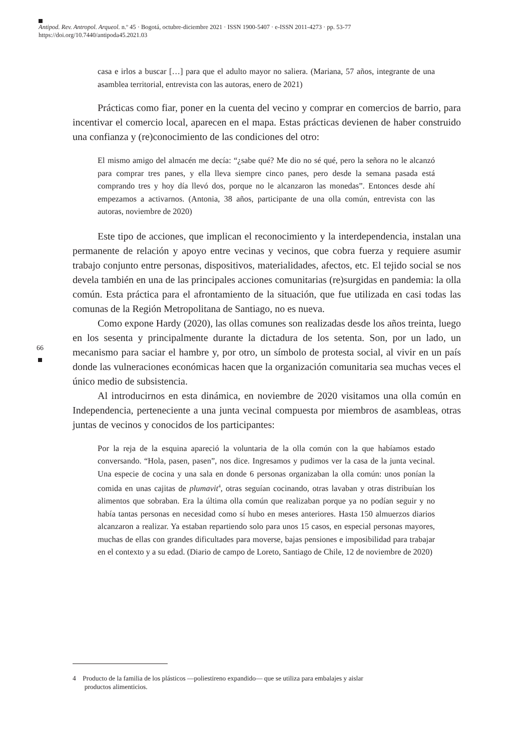Antipod. Rev. Antropol. Arqueol. n.º 45 · Bogotá, octubre-diciembre 2021 · ISSN 1900-5407 · e-ISSN 2011-4273 · pp. 53-77
https://doi.org/10.7440/antipoda45.2021.03
66
casa e irlos a buscar […] para que el adulto mayor no saliera. (Mariana, 57 años, integrante de una asamblea territorial, entrevista con las autoras, enero de 2021)
Prácticas como fiar, poner en la cuenta del vecino y comprar en comercios de barrio, para incentivar el comercio local, aparecen en el mapa. Estas prácticas devienen de haber construido una confianza y (re)conocimiento de las condiciones del otro:
El mismo amigo del almacén me decía: “¿sabe qué? Me dio no sé qué, pero la señora no le alcanzó para comprar tres panes, y ella lleva siempre cinco panes, pero desde la semana pasada está comprando tres y hoy día llevó dos, porque no le alcanzaron las monedas”. Entonces desde ahí empezamos a activarnos. (Antonia, 38 años, participante de una olla común, entrevista con las autoras, noviembre de 2020)
Este tipo de acciones, que implican el reconocimiento y la interdependencia, instalan una permanente de relación y apoyo entre vecinas y vecinos, que cobra fuerza y requiere asumir trabajo conjunto entre personas, dispositivos, materialidades, afectos, etc. El tejido social se nos devela también en una de las principales acciones comunitarias (re)surgidas en pandemia: la olla común. Esta práctica para el afrontamiento de la situación, que fue utilizada en casi todas las comunas de la Región Metropolitana de Santiago, no es nueva.
Como expone Hardy (2020), las ollas comunes son realizadas desde los años treinta, luego en los sesenta y principalmente durante la dictadura de los setenta. Son, por un lado, un mecanismo para saciar el hambre y, por otro, un símbolo de protesta social, al vivir en un país donde las vulneraciones económicas hacen que la organización comunitaria sea muchas veces el único medio de subsistencia.
Al introducirnos en esta dinámica, en noviembre de 2020 visitamos una olla común en Independencia, perteneciente a una junta vecinal compuesta por miembros de asambleas, otras juntas de vecinos y conocidos de los participantes:
Por la reja de la esquina apareció la voluntaria de la olla común con la que habíamos estado conversando. “Hola, pasen, pasen”, nos dice. Ingresamos y pudimos ver la casa de la junta vecinal. Una especie de cocina y una sala en donde 6 personas organizaban la olla común: unos ponían la comida en unas cajitas de plumavit<sup>4</sup>, otras seguían cocinando, otras lavaban y otras distribuían los alimentos que sobraban. Era la última olla común que realizaban porque ya no podían seguir y no había tantas personas en necesidad como sí hubo en meses anteriores. Hasta 150 almuerzos diarios alcanzaron a realizar. Ya estaban repartiendo solo para unos 15 casos, en especial personas mayores, muchas de ellas con grandes dificultades para moverse, bajas pensiones e imposibilidad para trabajar en el contexto y a su edad. (Diario de campo de Loreto, Santiago de Chile, 12 de noviembre de 2020)
4 Producto de la familia de los plásticos —poliestireno expandido— que se utiliza para embalajes y aislar
productos alimenticios.